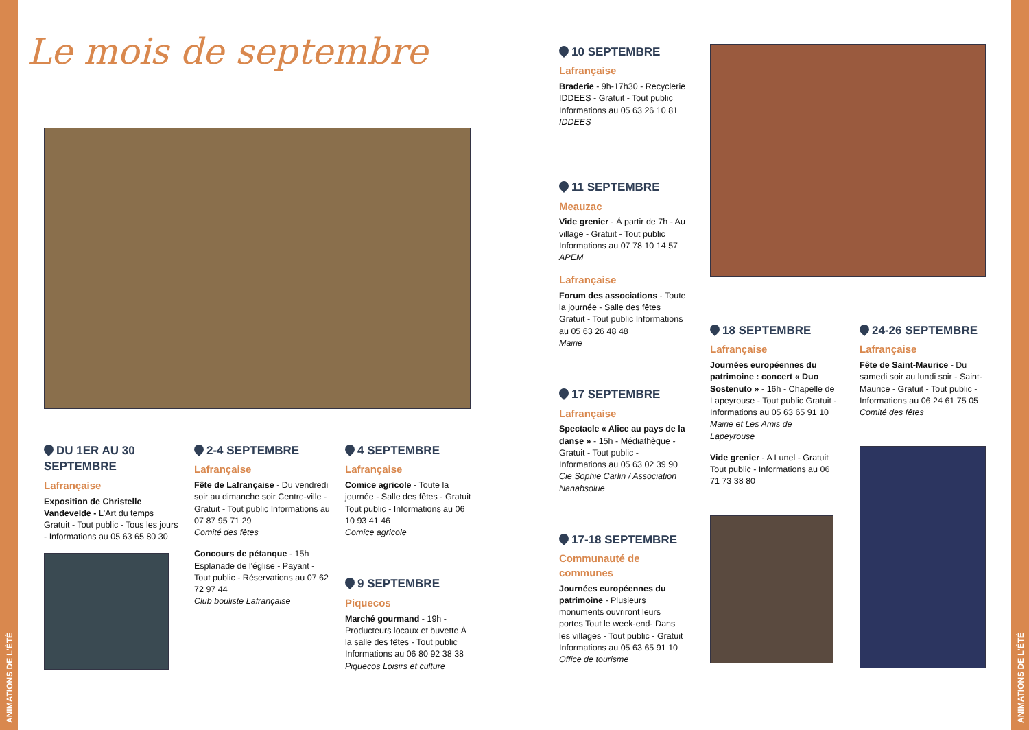ANIMATIONS DE L'ÉTÉ
ANIMATIONS DE L'ÉTÉ
Le mois de septembre
DU 1ER AU 30 SEPTEMBRE
Lafrançaise
Exposition de Christelle Vandevelde - L'Art du temps Gratuit - Tout public - Tous les jours - Informations au 05 63 65 80 30
2-4 SEPTEMBRE
Lafrançaise
Fête de Lafrançaise - Du vendredi soir au dimanche soir Centre-ville - Gratuit - Tout public Informations au 07 87 95 71 29
Comité des fêtes
Concours de pétanque - 15h Esplanade de l'église - Payant - Tout public - Réservations au 07 62 72 97 44
Club bouliste Lafrançaise
4 SEPTEMBRE
Lafrançaise
Comice agricole - Toute la journée - Salle des fêtes - Gratuit Tout public - Informations au 06 10 93 41 46
Comice agricole
9 SEPTEMBRE
Piquecos
Marché gourmand - 19h - Producteurs locaux et buvette À la salle des fêtes - Tout public Informations au 06 80 92 38 38
Piquecos Loisirs et culture
10 SEPTEMBRE
Lafrançaise
Braderie - 9h-17h30 - Recyclerie IDDEES - Gratuit - Tout public Informations au 05 63 26 10 81
IDDEES
11 SEPTEMBRE
Meauzac
Vide grenier - À partir de 7h - Au village - Gratuit - Tout public Informations au 07 78 10 14 57
APEM
Lafrançaise
Forum des associations - Toute la journée - Salle des fêtes Gratuit - Tout public Informations au 05 63 26 48 48
Mairie
17 SEPTEMBRE
Lafrançaise
Spectacle « Alice au pays de la danse » - 15h - Médiathèque - Gratuit - Tout public - Informations au 05 63 02 39 90
Cie Sophie Carlin / Association Nanabsolue
17-18 SEPTEMBRE
Communauté de communes
Journées européennes du patrimoine - Plusieurs monuments ouvriront leurs portes Tout le week-end- Dans les villages - Tout public - Gratuit Informations au 05 63 65 91 10
Office de tourisme
18 SEPTEMBRE
Lafrançaise
Journées européennes du patrimoine : concert « Duo Sostenuto » - 16h - Chapelle de Lapeyrouse - Tout public Gratuit - Informations au 05 63 65 91 10
Mairie et Les Amis de Lapeyrouse
Vide grenier - A Lunel - Gratuit Tout public - Informations au 06 71 73 38 80
24-26 SEPTEMBRE
Lafrançaise
Fête de Saint-Maurice - Du samedi soir au lundi soir - Saint-Maurice - Gratuit - Tout public - Informations au 06 24 61 75 05
Comité des fêtes